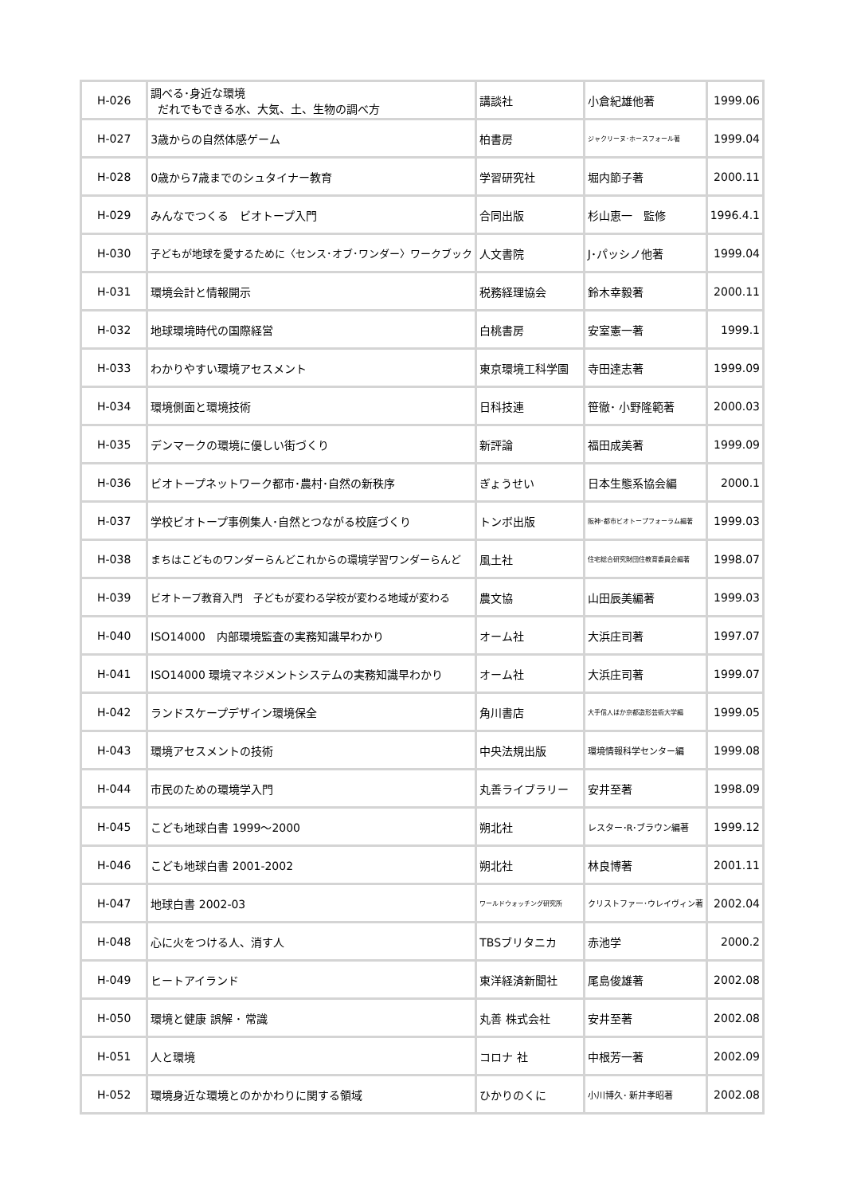| H-026 | 調べる･身近な環境 だれでもできる水、大気、土、生物の調べ方 | 講談社 | 小倉紀雄他著 | 1999.06 |
| H-027 | 3歳からの自然体感ゲーム | 柏書房 | ジャクリーヌ･ホースフォール著 | 1999.04 |
| H-028 | 0歳から7歳までのシュタイナー教育 | 学習研究社 | 堀内節子著 | 2000.11 |
| H-029 | みんなでつくる ビオトープ入門 | 合同出版 | 杉山恵一 監修 | 1996.4.1 |
| H-030 | 子どもが地球を愛するために〈センス･オブ･ワンダー〉ワークブック | 人文書院 | J･パッシノ他著 | 1999.04 |
| H-031 | 環境会計と情報開示 | 税務経理協会 | 鈴木幸毅著 | 2000.11 |
| H-032 | 地球環境時代の国際経営 | 白桃書房 | 安室憲一著 | 1999.1 |
| H-033 | わかりやすい環境アセスメント | 東京環境工科学園 | 寺田達志著 | 1999.09 |
| H-034 | 環境側面と環境技術 | 日科技連 | 笹徹･ 小野隆範著 | 2000.03 |
| H-035 | デンマークの環境に優しい街づくり | 新評論 | 福田成美著 | 1999.09 |
| H-036 | ビオトープネットワーク都市･農村･自然の新秩序 | ぎょうせい | 日本生態系協会編 | 2000.1 |
| H-037 | 学校ビオトープ事例集人･自然とつながる校庭づくり | トンボ出版 | 阪神･都市ビオトープフォーラム編著 | 1999.03 |
| H-038 | まちはこどものワンダーらんどこれからの環境学習ワンダーらんど | 風土社 | 住宅総合研究財団住教育委員会編著 | 1998.07 |
| H-039 | ビオトープ教育入門 子どもが変わる学校が変わる地域が変わる | 農文協 | 山田辰美編著 | 1999.03 |
| H-040 | ISO14000 内部環境監査の実務知識早わかり | オーム社 | 大浜庄司著 | 1997.07 |
| H-041 | ISO14000 環境マネジメントシステムの実務知識早わかり | オーム社 | 大浜庄司著 | 1999.07 |
| H-042 | ランドスケープデザイン環境保全 | 角川書店 | 大手信人ほか京都造形芸術大学編 | 1999.05 |
| H-043 | 環境アセスメントの技術 | 中央法規出版 | 環境情報科学センター編 | 1999.08 |
| H-044 | 市民のための環境学入門 | 丸善ライブラリー | 安井至著 | 1998.09 |
| H-045 | こども地球白書 1999～2000 | 朔北社 | レスター･R･ブラウン編著 | 1999.12 |
| H-046 | こども地球白書 2001-2002 | 朔北社 | 林良博著 | 2001.11 |
| H-047 | 地球白書 2002-03 | ワールドウォッチング研究所 | クリストファー･ウレイヴィン著 | 2002.04 |
| H-048 | 心に火をつける人、消す人 | TBSブリタニカ | 赤池学 | 2000.2 |
| H-049 | ヒートアイランド | 東洋経済新聞社 | 尾島俊雄著 | 2002.08 |
| H-050 | 環境と健康 誤解 ･ 常識 | 丸善 株式会社 | 安井至著 | 2002.08 |
| H-051 | 人と環境 | コロナ 社 | 中根芳一著 | 2002.09 |
| H-052 | 環境身近な環境とのかかわりに関する領域 | ひかりのくに | 小川博久･ 新井孝昭著 | 2002.08 |